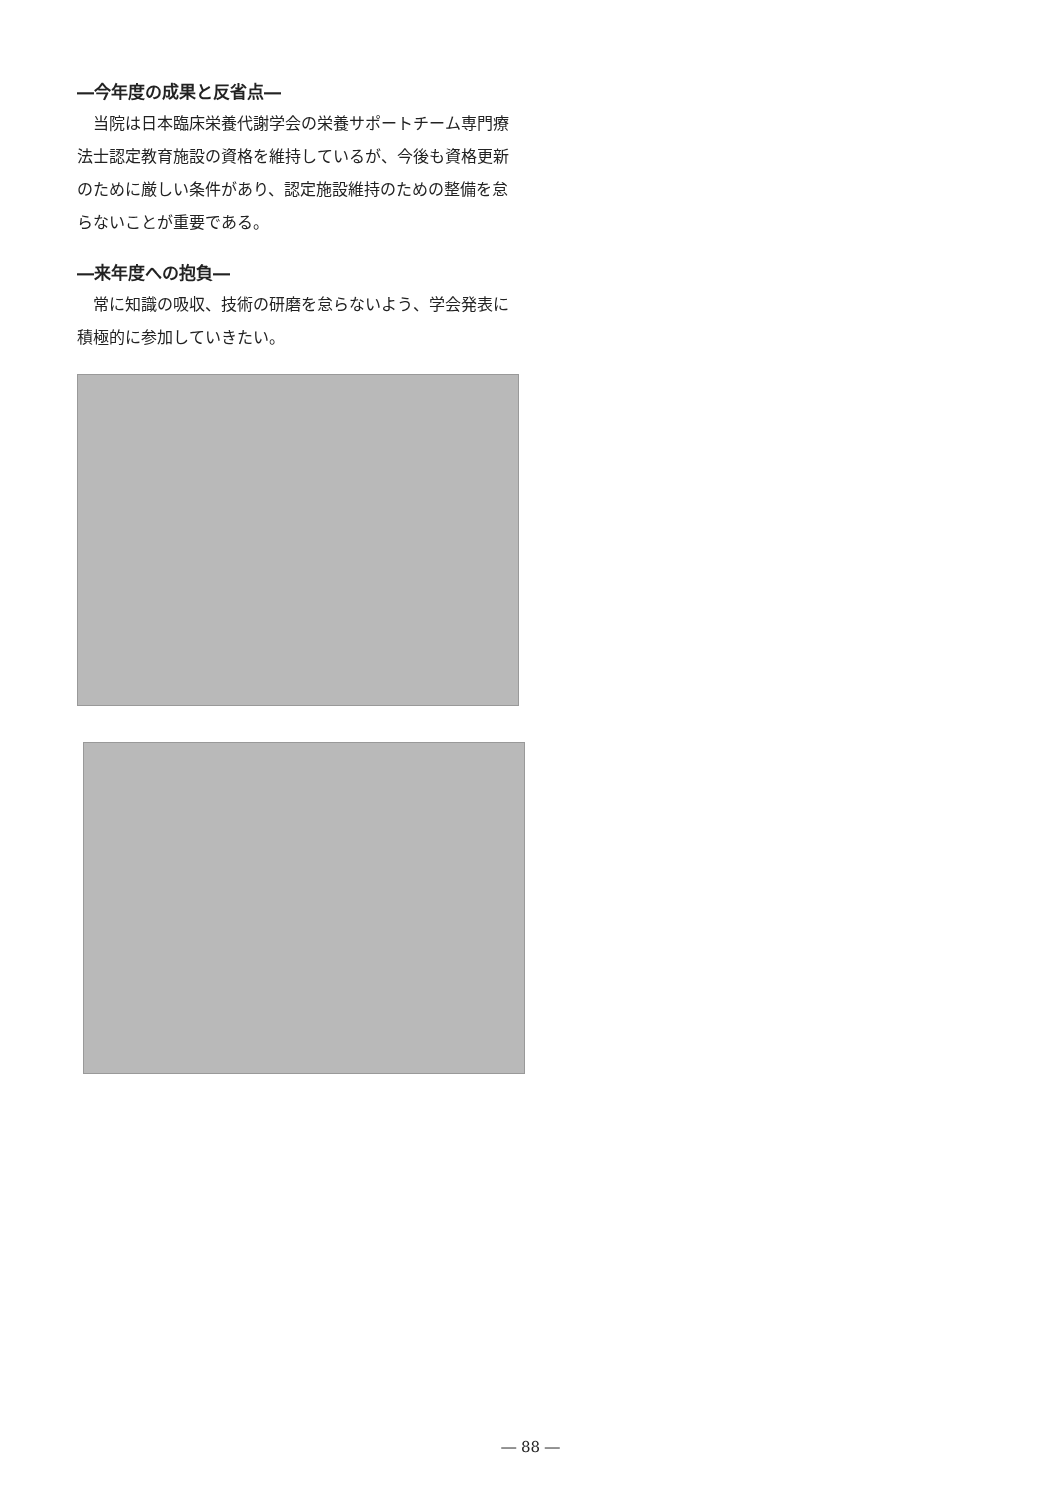―今年度の成果と反省点―
当院は日本臨床栄養代謝学会の栄養サポートチーム専門療法士認定教育施設の資格を維持しているが、今後も資格更新のために厳しい条件があり、認定施設維持のための整備を怠らないことが重要である。
―来年度への抱負―
常に知識の吸収、技術の研磨を怠らないよう、学会発表に積極的に参加していきたい。
― 88 ―